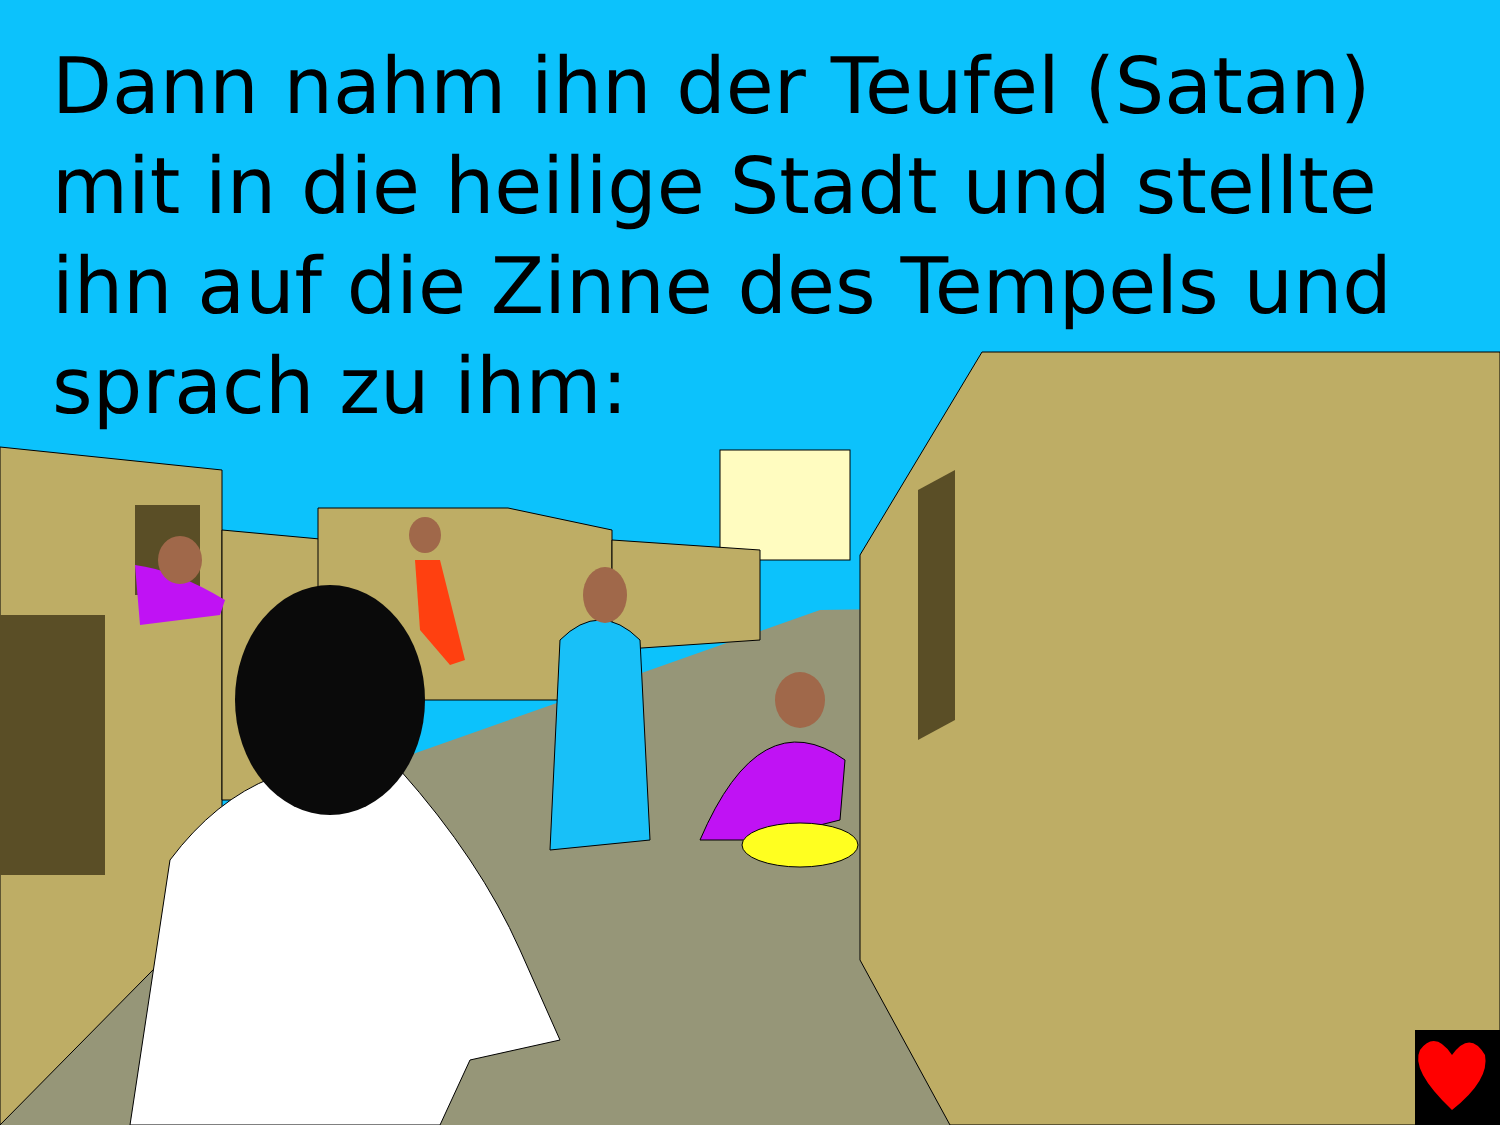Dann nahm ihn der Teufel (Satan) mit in die heilige Stadt und stellte ihn auf die Zinne des Tempels und sprach zu ihm: